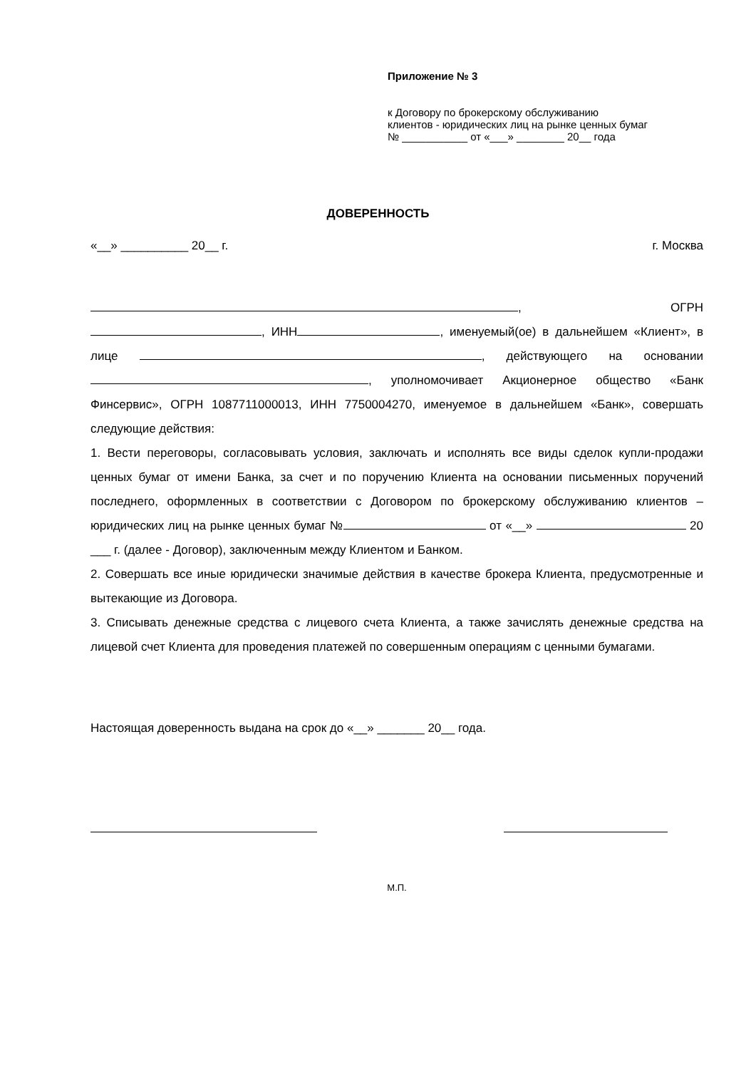Приложение № 3
к Договору по брокерскому обслуживанию
клиентов - юридических лиц на рынке ценных бумаг
№ ___________ от «___» ________ 20__ года
ДОВЕРЕННОСТЬ
«__» __________ 20__ г. г. Москва
, ОГРН
, ИНН , именуемый(ое) в дальнейшем «Клиент», в лице , действующего на основании , уполномочивает Акционерное общество «Банк Финсервис», ОГРН 1087711000013, ИНН 7750004270, именуемое в дальнейшем «Банк», совершать следующие действия:
1. Вести переговоры, согласовывать условия, заключать и исполнять все виды сделок купли-продажи ценных бумаг от имени Банка, за счет и по поручению Клиента на основании письменных поручений последнего, оформленных в соответствии с Договором по брокерскому обслуживанию клиентов – юридических лиц на рынке ценных бумаг № от «__» 20 ___ г. (далее - Договор), заключенным между Клиентом и Банком.
2. Совершать все иные юридически значимые действия в качестве брокера Клиента, предусмотренные и вытекающие из Договора.
3. Списывать денежные средства с лицевого счета Клиента, а также зачислять денежные средства на лицевой счет Клиента для проведения платежей по совершенным операциям с ценными бумагами.
Настоящая доверенность выдана на срок до «__» _______ 20__ года.
М.П.